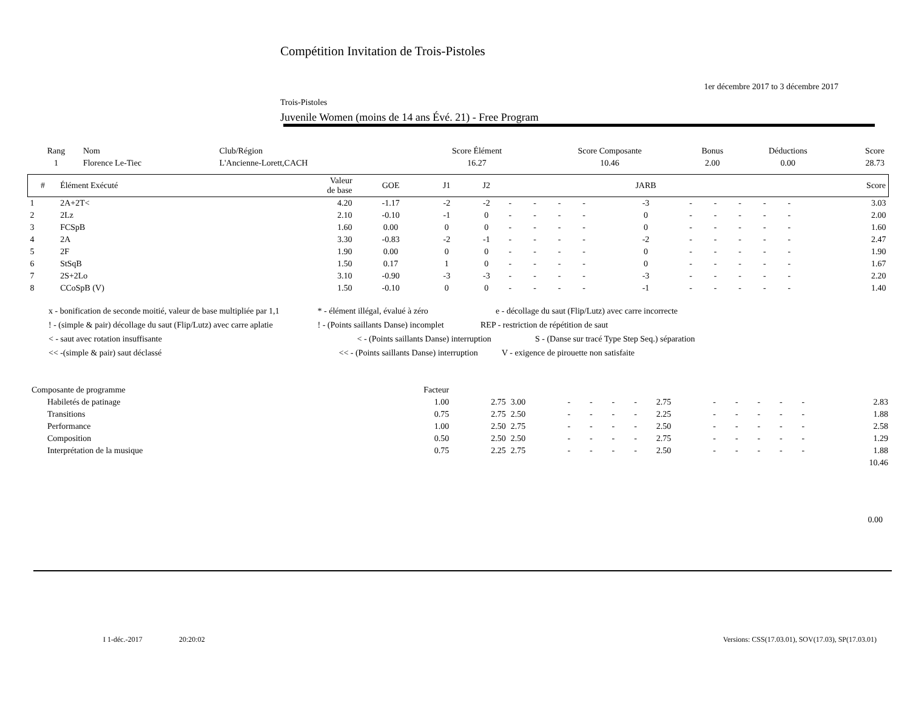Compétition Invitation de Trois-Pistoles
1er décembre 2017 to 3 décembre 2017
Trois-Pistoles
Juvenile Women (moins de 14 ans Évé. 21) - Free Program
| Rang | Nom | Club/Région | Score Élément | Score Composante | Bonus | Déductions | Score |
| --- | --- | --- | --- | --- | --- | --- | --- |
| 1 | Florence Le-Tiec | L'Ancienne-Lorett,CACH | 16.27 | 10.46 | 2.00 | 0.00 | 28.73 |
| # | Élément Exécuté | Valeur de base | GOE | J1 | J2 | | | | | JARB | | | | | | Score |
| --- | --- | --- | --- | --- | --- | --- | --- | --- | --- | --- | --- | --- | --- | --- | --- | --- |
| 1 | 2A+2T< | 4.20 | -1.17 | -2 | -2 | - | - | - | - | -3 | - | - | - | - | - | 3.03 |
| 2 | 2Lz | 2.10 | -0.10 | -1 | 0 | - | - | - | - | 0 | - | - | - | - | - | 2.00 |
| 3 | FCSpB | 1.60 | 0.00 | 0 | 0 | - | - | - | - | 0 | - | - | - | - | - | 1.60 |
| 4 | 2A | 3.30 | -0.83 | -2 | -1 | - | - | - | - | -2 | - | - | - | - | - | 2.47 |
| 5 | 2F | 1.90 | 0.00 | 0 | 0 | - | - | - | - | 0 | - | - | - | - | - | 1.90 |
| 6 | StSqB | 1.50 | 0.17 | 1 | 0 | - | - | - | - | 0 | - | - | - | - | - | 1.67 |
| 7 | 2S+2Lo | 3.10 | -0.90 | -3 | -3 | - | - | - | - | -3 | - | - | - | - | - | 2.20 |
| 8 | CCoSpB (V) | 1.50 | -0.10 | 0 | 0 | - | - | - | - | -1 | - | - | - | - | - | 1.40 |
x - bonification de seconde moitié, valeur de base multipliée par 1,1 * - élément illégal, évalué à zéro e - décollage du saut (Flip/Lutz) avec carre incorrecte
! - (simple & pair) décollage du saut (Flip/Lutz) avec carre aplatie ! - (Points saillants Danse) incomplet REP - restriction de répétition de saut
< - saut avec rotation insuffisante < - (Points saillants Danse) interruption S - (Danse sur tracé Type Step Seq.) séparation
<< -(simple & pair) saut déclassé << - (Points saillants Danse) interruption V - exigence de pirouette non satisfaite
| Composante de programme | Facteur | | | | | | | | | | | | | |
| Habiletés de patinage | 1.00 | 2.75 | 3.00 | - | - | - | - | 2.75 | - | - | - | - | - | 2.83 |
| Transitions | 0.75 | 2.75 | 2.50 | - | - | - | - | 2.25 | - | - | - | - | - | 1.88 |
| Performance | 1.00 | 2.50 | 2.75 | - | - | - | - | 2.50 | - | - | - | - | - | 2.58 |
| Composition | 0.50 | 2.50 | 2.50 | - | - | - | - | 2.75 | - | - | - | - | - | 1.29 |
| Interprétation de la musique | 0.75 | 2.25 | 2.75 | - | - | - | - | 2.50 | - | - | - | - | - | 1.88 |
| | | | | | | | | | | | | | | 10.46 |
0.00
I 1-déc.-2017 20:20:02 Versions: CSS(17.03.01), SOV(17.03), SP(17.03.01)